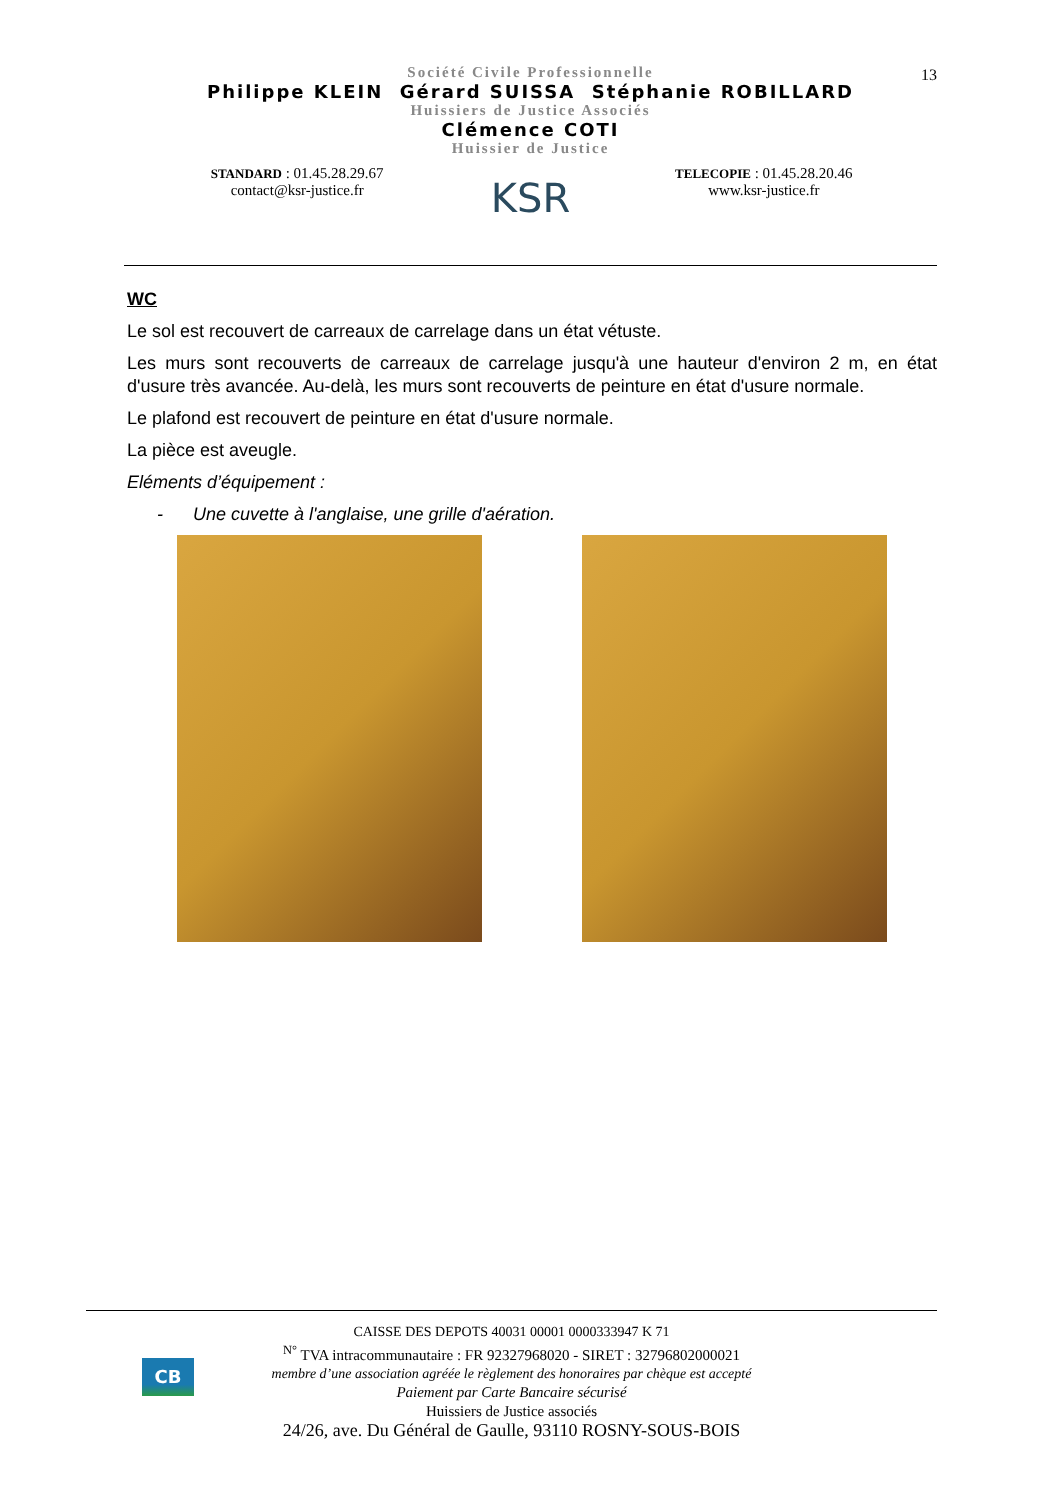13
Société Civile Professionnelle
Philippe KLEIN Gérard SUISSA Stéphanie ROBILLARD
Huissiers de Justice Associés
Clémence COTI
Huissier de Justice
STANDARD : 01.45.28.29.67
contact@ksr-justice.fr
KSR
TELECOPIE : 01.45.28.20.46
www.ksr-justice.fr
WC
Le sol est recouvert de carreaux de carrelage dans un état vétuste.
Les murs sont recouverts de carreaux de carrelage jusqu'à une hauteur d'environ 2 m, en état d'usure très avancée. Au-delà, les murs sont recouverts de peinture en état d'usure normale.
Le plafond est recouvert de peinture en état d'usure normale.
La pièce est aveugle.
Eléments d’équipement :
- Une cuvette à l'anglaise, une grille d'aération.
CB
CAISSE DES DEPOTS 40031 00001 0000333947 K 71
<sup>N°</sup> TVA intracommunautaire : FR 92327968020 - SIRET : 32796802000021
membre d’une association agréée le règlement des honoraires par chèque est accepté
Paiement par Carte Bancaire sécurisé
Huissiers de Justice associés
24/26, ave. Du Général de Gaulle, 93110 ROSNY-SOUS-BOIS